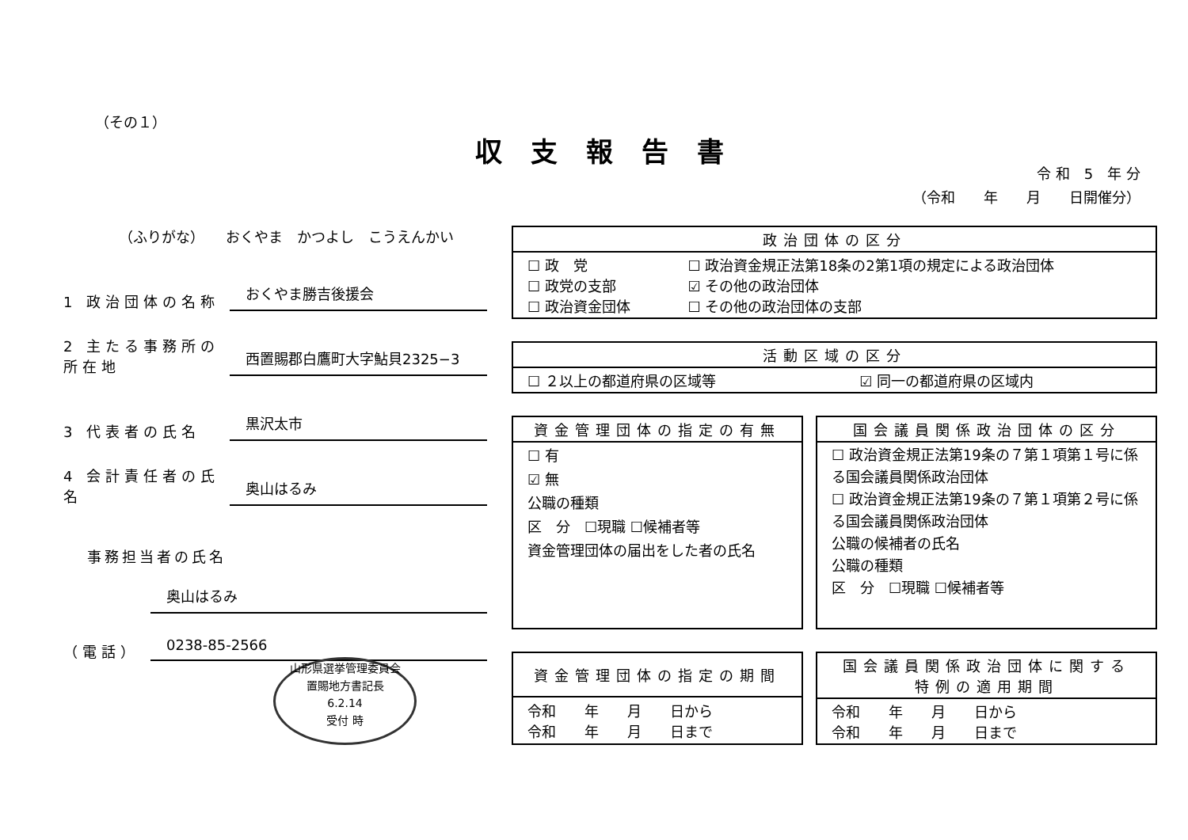（その１）
収支報告書
令 和　5　年 分
（令和　　年　　月　　日開催分）
（ふりがな）　　おくやま　かつよし　こうえんかい
1 政治団体の名称 おくやま勝吉後援会
2 主たる事務所の所在地 西置賜郡白鷹町大字鮎貝2325−3
3 代表者の氏名 黒沢太市
4 会計責任者の氏名 奥山はるみ
事務担当者の氏名
奥山はるみ
（電話） 0238-85-2566
山形県選挙管理委員会
置賜地方書記長
6.2.14
受付 時
| 政治団体の区分 | |
| --- | --- |
| ☐ 政 党 ☐ 政党の支部 ☐ 政治資金団体 | ☐ 政治資金規正法第18条の2第1項の規定による政治団体 ☑ その他の政治団体 ☐ その他の政治団体の支部 |
| 活動区域の区分 | |
| --- | --- |
| ☐ ２以上の都道府県の区域等 | ☑ 同一の都道府県の区域内 |
| 資金管理団体の指定の有無 |
| --- |
| ☐ 有 ☑ 無 公職の種類 区 分 ☐現職 ☐候補者等 資金管理団体の届出をした者の氏名 |
| 国会議員関係政治団体の区分 |
| --- |
| ☐ 政治資金規正法第19条の７第１項第１号に係る国会議員関係政治団体 ☐ 政治資金規正法第19条の７第１項第２号に係る国会議員関係政治団体 公職の候補者の氏名 公職の種類 区 分 ☐現職 ☐候補者等 |
| 資金管理団体の指定の期間 |
| --- |
| 令和 年 月 日から 令和 年 月 日まで |
| 国会議員関係政治団体に関する 特例の適用期間 |
| --- |
| 令和 年 月 日から 令和 年 月 日まで |